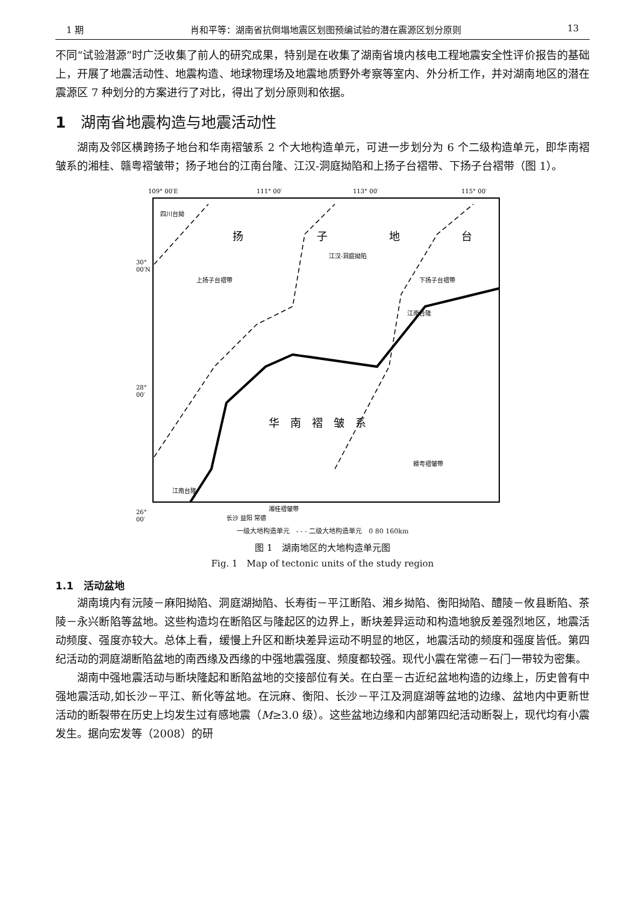1 期 肖和平等：湖南省抗倒塌地震区划图预编试验的潜在震源区划分原则 13
不同“试验潜源”时广泛收集了前人的研究成果，特别是在收集了湖南省境内核电工程地震安全性评价报告的基础上，开展了地震活动性、地震构造、地球物理场及地震地质野外考察等室内、外分析工作，并对湖南地区的潜在震源区 7 种划分的方案进行了对比，得出了划分原则和依据。
1　湖南省地震构造与地震活动性
湖南及邻区横跨扬子地台和华南褶皱系 2 个大地构造单元，可进一步划分为 6 个二级构造单元，即华南褶皱系的湘桂、赣粤褶皱带；扬子地台的江南台隆、江汉-洞庭拗陷和上扬子台褶带、下扬子台褶带（图 1）。
109° 00′E
111° 00′
113° 00′
115° 00′
30°
00′N
28°
00′
26°
00′
四川台拗
扬
子
地
台
江汉-洞庭拗陷
上扬子台褶带
下扬子台褶带
江南台隆
华　南　褶　皱　系
赣粤褶皱带
江南台隆
湘桂褶皱带
长沙 益阳 常德
一级大地构造单元　- - - 二级大地构造单元　0 80 160km
图 1　湖南地区的大地构造单元图
Fig. 1　Map of tectonic units of the study region
1.1　活动盆地
湖南境内有沅陵－麻阳拗陷、洞庭湖拗陷、长寿街－平江断陷、湘乡拗陷、衡阳拗陷、醴陵－攸县断陷、茶陵－永兴断陷等盆地。这些构造均在断陷区与隆起区的边界上，断块差异运动和构造地貌反差强烈地区，地震活动频度、强度亦较大。总体上看，缓慢上升区和断块差异运动不明显的地区，地震活动的频度和强度皆低。第四纪活动的洞庭湖断陷盆地的南西缘及西缘的中强地震强度、频度都较强。现代小震在常德－石门一带较为密集。
湖南中强地震活动与断块隆起和断陷盆地的交接部位有关。在白垩－古近纪盆地构造的边缘上，历史曾有中强地震活动,如长沙－平江、新化等盆地。在沅麻、衡阳、长沙－平江及洞庭湖等盆地的边缘、盆地内中更新世活动的断裂带在历史上均发生过有感地震（M≥3.0 级）。这些盆地边缘和内部第四纪活动断裂上，现代均有小震发生。据向宏发等（2008）的研